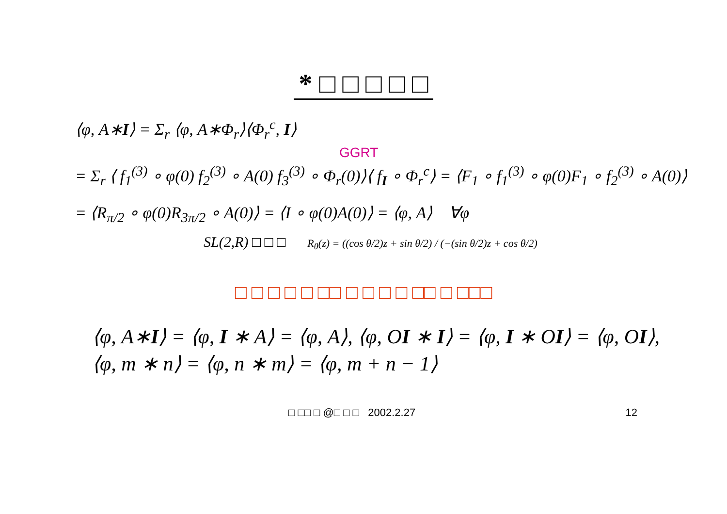* □ □ □ □ □
⟨φ, A∗I⟩ = Σ<sub>r</sub> ⟨φ, A∗Φ<sub>r</sub>⟩⟨Φ<sub>r</sub><sup>c</sup>, I⟩
GGRT
= Σ<sub>r</sub> ⟨ f<sub>1</sub><sup>(3)</sup> ∘ φ(0) f<sub>2</sub><sup>(3)</sup> ∘ A(0) f<sub>3</sub><sup>(3)</sup> ∘ Φ<sub>r</sub>(0)⟩⟨ f<sub>I</sub> ∘ Φ<sub>r</sub><sup>c</sup>⟩ = ⟨F<sub>1</sub> ∘ f<sub>1</sub><sup>(3)</sup> ∘ φ(0)F<sub>1</sub> ∘ f<sub>2</sub><sup>(3)</sup> ∘ A(0)⟩
= ⟨R<sub>π/2</sub> ∘ φ(0)R<sub>3π/2</sub> ∘ A(0)⟩ = ⟨I ∘ φ(0)A(0)⟩ = ⟨φ, A⟩ ∀φ
SL(2,R) □ □ □ R<sub>θ</sub>(z) = ((cos θ/2)z + sin θ/2) / (−(sin θ/2)z + cos θ/2)
□ □ □ □ □ □□ □ □ □ □ □□ □ □□□
⟨φ, A∗I⟩ = ⟨φ, I ∗ A⟩ = ⟨φ, A⟩, ⟨φ, OI ∗ I⟩ = ⟨φ, I ∗ OI⟩ = ⟨φ, OI⟩,
⟨φ, m ∗ n⟩ = ⟨φ, n ∗ m⟩ = ⟨φ, m + n − 1⟩
□ □□ □ @□ □ □ 2002.2.27 12